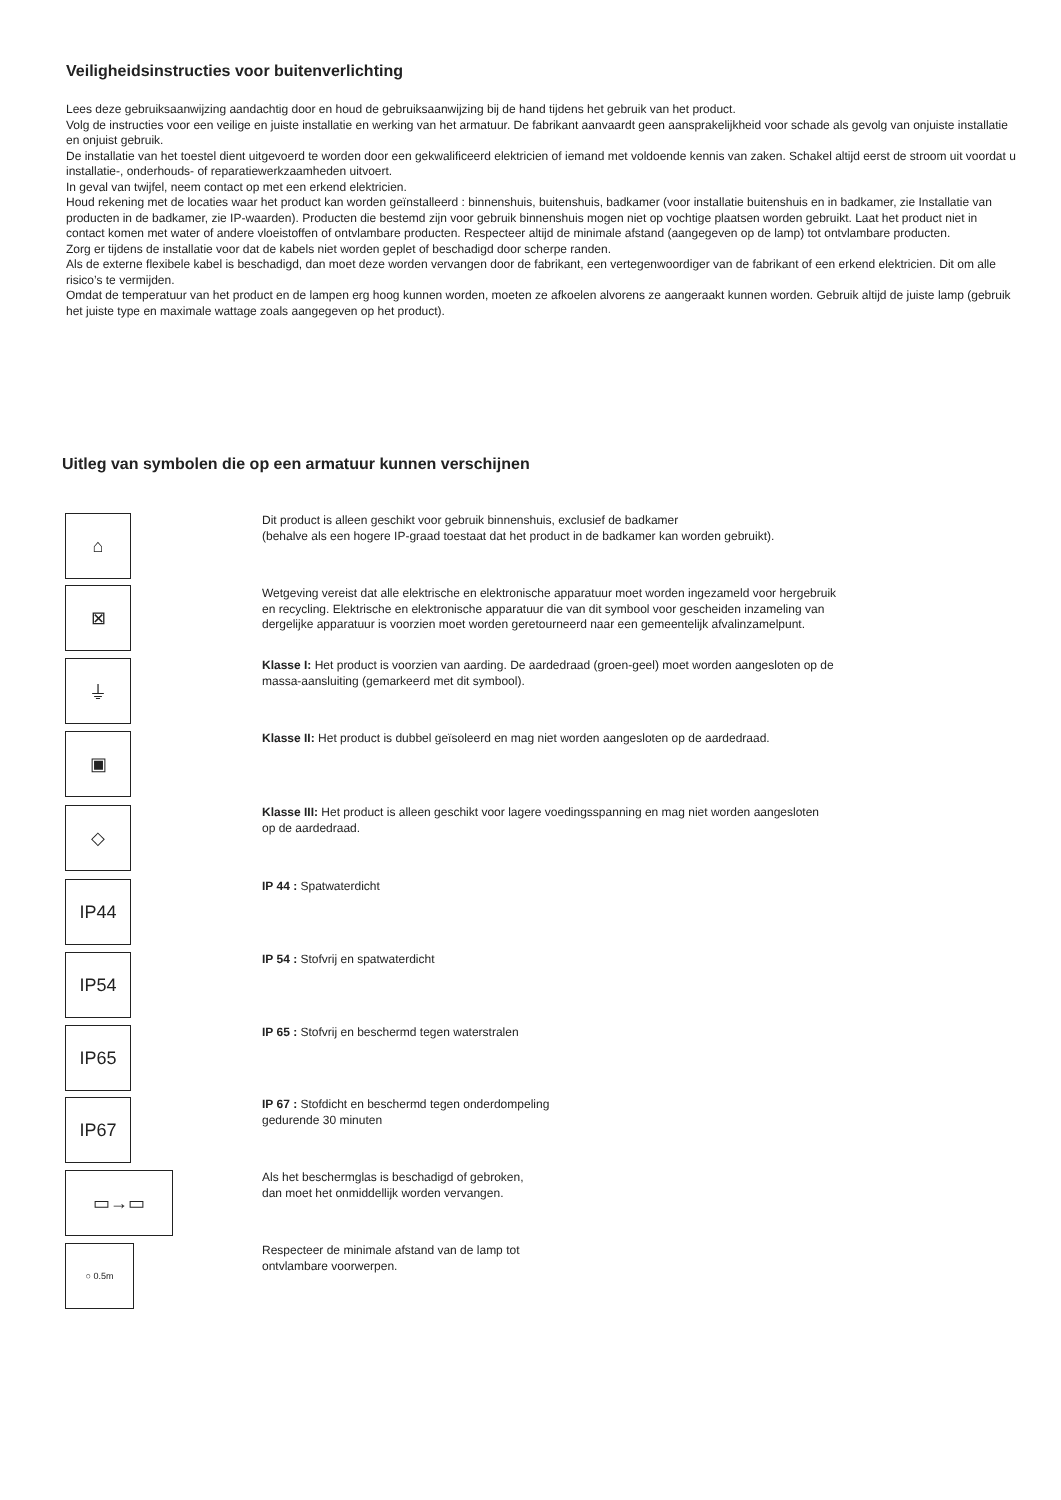Veiligheidsinstructies voor buitenverlichting
Lees deze gebruiksaanwijzing aandachtig door en houd de gebruiksaanwijzing bij de hand tijdens het gebruik van het product.
Volg de instructies voor een veilige en juiste installatie en werking van het armatuur. De fabrikant aanvaardt geen aansprakelijkheid voor schade als gevolg van onjuiste installatie en onjuist gebruik.
De installatie van het toestel dient uitgevoerd te worden door een gekwalificeerd elektricien of iemand met voldoende kennis van zaken. Schakel altijd eerst de stroom uit voordat u installatie-, onderhouds- of reparatiewerkzaamheden uitvoert.
In geval van twijfel, neem contact op met een erkend elektricien.
Houd rekening met de locaties waar het product kan worden geïnstalleerd : binnenshuis, buitenshuis, badkamer (voor installatie buitenshuis en in badkamer, zie Installatie van producten in de badkamer, zie IP-waarden). Producten die bestemd zijn voor gebruik binnenshuis mogen niet op vochtige plaatsen worden gebruikt. Laat het product niet in contact komen met water of andere vloeistoffen of ontvlambare producten. Respecteer altijd de minimale afstand (aangegeven op de lamp) tot ontvlambare producten.
Zorg er tijdens de installatie voor dat de kabels niet worden geplet of beschadigd door scherpe randen.
Als de externe flexibele kabel is beschadigd, dan moet deze worden vervangen door de fabrikant, een vertegenwoordiger van de fabrikant of een erkend elektricien. Dit om alle risico’s te vermijden.
Omdat de temperatuur van het product en de lampen erg hoog kunnen worden, moeten ze afkoelen alvorens ze aangeraakt kunnen worden. Gebruik altijd de juiste lamp (gebruik het juiste type en maximale wattage zoals aangegeven op het product).
Uitleg van symbolen die op een armatuur kunnen verschijnen
⌂
Dit product is alleen geschikt voor gebruik binnenshuis, exclusief de badkamer
(behalve als een hogere IP-graad toestaat dat het product in de badkamer kan worden gebruikt).
⊠
Wetgeving vereist dat alle elektrische en elektronische apparatuur moet worden ingezameld voor hergebruik
en recycling. Elektrische en elektronische apparatuur die van dit symbool voor gescheiden inzameling van
dergelijke apparatuur is voorzien moet worden geretourneerd naar een gemeentelijk afvalinzamelpunt.
⏚
Klasse I: Het product is voorzien van aarding. De aardedraad (groen-geel) moet worden aangesloten op de
massa-aansluiting (gemarkeerd met dit symbool).
▣
Klasse II: Het product is dubbel geïsoleerd en mag niet worden aangesloten op de aardedraad.
◇
Klasse III: Het product is alleen geschikt voor lagere voedingsspanning en mag niet worden aangesloten
op de aardedraad.
IP44 IP 44 : Spatwaterdicht
IP54
IP 54 : Stofvrij en spatwaterdicht
IP65
IP 65 : Stofvrij en beschermd tegen waterstralen
IP67
IP 67 : Stofdicht en beschermd tegen onderdompeling
gedurende 30 minuten
▭→▭
Als het beschermglas is beschadigd of gebroken,
dan moet het onmiddellijk worden vervangen.
○ 0.5m
Respecteer de minimale afstand van de lamp tot
ontvlambare voorwerpen.